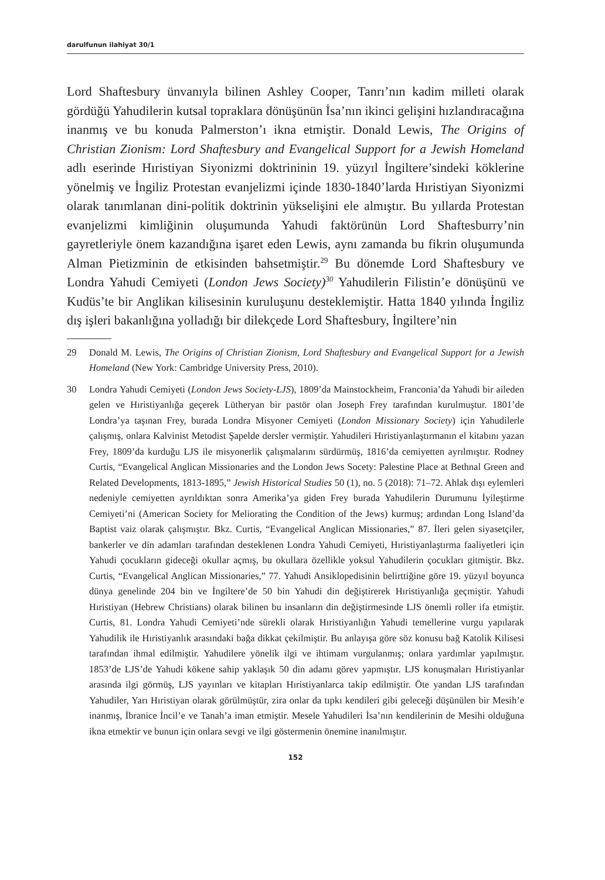darulfunun ilahiyat 30/1
Lord Shaftesbury ünvanıyla bilinen Ashley Cooper, Tanrı’nın kadim milleti olarak gördüğü Yahudilerin kutsal topraklara dönüşünün İsa’nın ikinci gelişini hızlandıracağına inanmış ve bu konuda Palmerston’ı ikna etmiştir. Donald Lewis, The Origins of Christian Zionism: Lord Shaftesbury and Evangelical Support for a Jewish Homeland adlı eserinde Hıristiyan Siyonizmi doktrininin 19. yüzyıl İngiltere’sindeki köklerine yönelmiş ve İngiliz Protestan evanjelizmi içinde 1830-1840’larda Hıristiyan Siyonizmi olarak tanımlanan dini-politik doktrinin yükselişini ele almıştır. Bu yıllarda Protestan evanjelizmi kimliğinin oluşumunda Yahudi faktörünün Lord Shaftesburry’nin gayretleriyle önem kazandığına işaret eden Lewis, aynı zamanda bu fikrin oluşumunda Alman Pietizminin de etkisinden bahsetmiştir.<sup>29</sup> Bu dönemde Lord Shaftesbury ve Londra Yahudi Cemiyeti (London Jews Society)<sup>30</sup> Yahudilerin Filistin’e dönüşünü ve Kudüs’te bir Anglikan kilisesinin kuruluşunu desteklemiştir. Hatta 1840 yılında İngiliz dış işleri bakanlığına yolladığı bir dilekçede Lord Shaftesbury, İngiltere’nin
29 Donald M. Lewis, The Origins of Christian Zionism, Lord Shaftesbury and Evangelical Support for a Jewish Homeland (New York: Cambridge University Press, 2010).
30 Londra Yahudi Cemiyeti (London Jews Society-LJS), 1809’da Mainstockheim, Franconia’da Yahudi bir aileden gelen ve Hıristiyanlığa geçerek Lütheryan bir pastör olan Joseph Frey tarafından kurulmuştur. 1801’de Londra’ya taşınan Frey, burada Londra Misyoner Cemiyeti (London Missionary Society) için Yahudilerle çalışmış, onlara Kalvinist Metodist Şapelde dersler vermiştir. Yahudileri Hıristiyanlaştırmanın el kitabını yazan Frey, 1809’da kurduğu LJS ile misyonerlik çalışmalarını sürdürmüş, 1816’da cemiyetten ayrılmıştır. Rodney Curtis, “Evangelical Anglican Missionaries and the London Jews Socety: Palestine Place at Bethnal Green and Related Developments, 1813-1895,” Jewish Historical Studies 50 (1), no. 5 (2018): 71–72. Ahlak dışı eylemleri nedeniyle cemiyetten ayrıldıktan sonra Amerika’ya giden Frey burada Yahudilerin Durumunu İyileştirme Cemiyeti’ni (American Society for Meliorating the Condition of the Jews) kurmuş; ardından Long Island’da Baptist vaiz olarak çalışmıştır. Bkz. Curtis, “Evangelical Anglican Missionaries,” 87. İleri gelen siyasetçiler, bankerler ve din adamları tarafından desteklenen Londra Yahudi Cemiyeti, Hıristiyanlaştırma faaliyetleri için Yahudi çocukların gideceği okullar açmış, bu okullara özellikle yoksul Yahudilerin çocukları gitmiştir. Bkz. Curtis, “Evangelical Anglican Missionaries,” 77. Yahudi Ansiklopedisinin belirttiğine göre 19. yüzyıl boyunca dünya genelinde 204 bin ve İngiltere’de 50 bin Yahudi din değiştirerek Hıristiyanlığa geçmiştir. Yahudi Hıristiyan (Hebrew Christians) olarak bilinen bu insanların din değiştirmesinde LJS önemli roller ifa etmiştir. Curtis, 81. Londra Yahudi Cemiyeti’nde sürekli olarak Hıristiyanlığın Yahudi temellerine vurgu yapılarak Yahudilik ile Hıristiyanlık arasındaki bağa dikkat çekilmiştir. Bu anlayışa göre söz konusu bağ Katolik Kilisesi tarafından ihmal edilmiştir. Yahudilere yönelik ilgi ve ihtimam vurgulanmış; onlara yardımlar yapılmıştır. 1853’de LJS’de Yahudi kökene sahip yaklaşık 50 din adamı görev yapmıştır. LJS konuşmaları Hıristiyanlar arasında ilgi görmüş, LJS yayınları ve kitapları Hıristiyanlarca takip edilmiştir. Öte yandan LJS tarafından Yahudiler, Yarı Hıristiyan olarak görülmüştür, zira onlar da tıpkı kendileri gibi geleceği düşünülen bir Mesih’e inanmış, İbranice İncil’e ve Tanah’a iman etmiştir. Mesele Yahudileri İsa’nın kendilerinin de Mesihi olduğuna ikna etmektir ve bunun için onlara sevgi ve ilgi göstermenin önemine inanılmıştır.
152